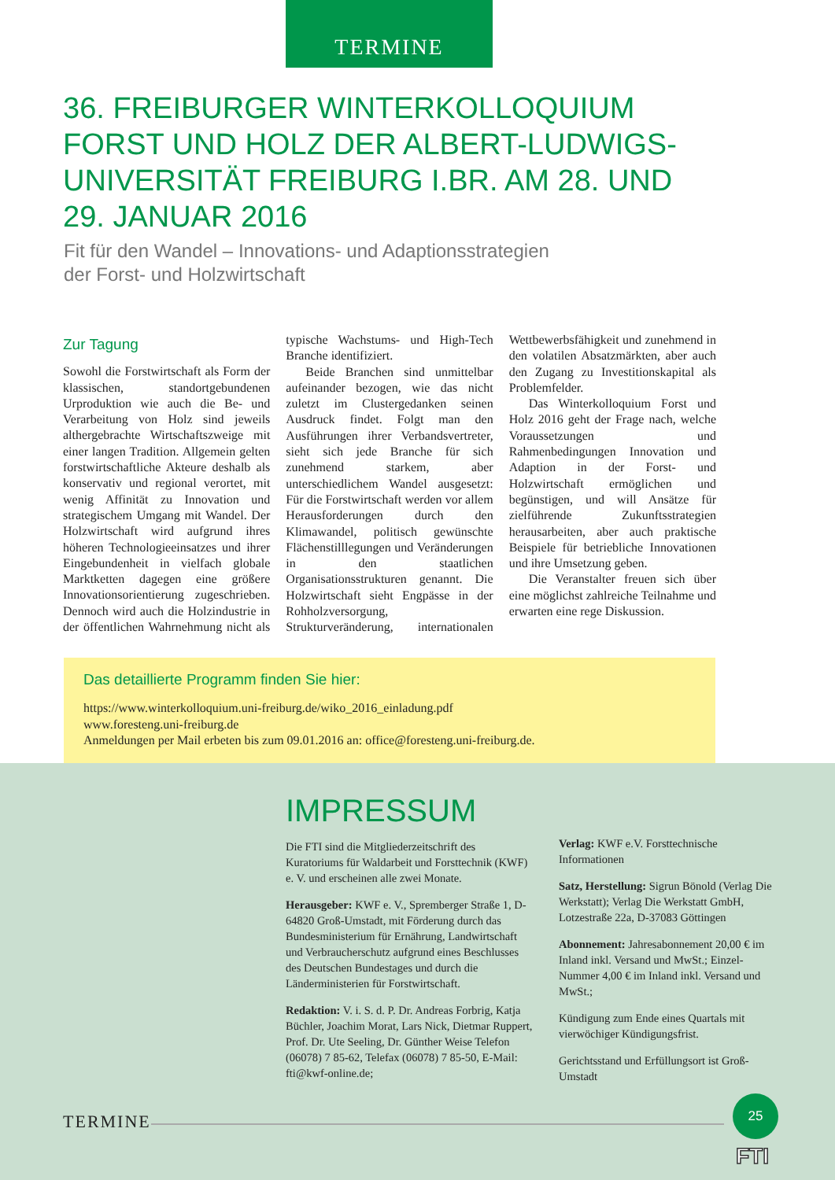TERMINE
36. FREIBURGER WINTERKOLLOQUIUM FORST UND HOLZ DER ALBERT-LUDWIGS-UNIVERSITÄT FREIBURG I.BR. AM 28. UND 29. JANUAR 2016
Fit für den Wandel – Innovations- und Adaptionsstrategien
der Forst- und Holzwirtschaft
Zur Tagung
Sowohl die Forstwirtschaft als Form der klassischen, standortgebundenen Urproduktion wie auch die Be- und Verarbeitung von Holz sind jeweils althergebrachte Wirtschaftszweige mit einer langen Tradition. Allgemein gelten forstwirtschaftliche Akteure deshalb als konservativ und regional verortet, mit wenig Affinität zu Innovation und strategischem Umgang mit Wandel. Der Holzwirtschaft wird aufgrund ihres höheren Technologieeinsatzes und ihrer Eingebundenheit in vielfach globale Marktketten dagegen eine größere Innovationsorientierung zugeschrieben. Dennoch wird auch die Holzindustrie in der öffentlichen Wahrnehmung nicht als typische Wachstums- und High-Tech Branche identifiziert.
Beide Branchen sind unmittelbar aufeinander bezogen, wie das nicht zuletzt im Clustergedanken seinen Ausdruck findet. Folgt man den Ausführungen ihrer Verbandsvertreter, sieht sich jede Branche für sich zunehmend starkem, aber unterschiedlichem Wandel ausgesetzt: Für die Forstwirtschaft werden vor allem Herausforderungen durch den Klimawandel, politisch gewünschte Flächenstilllegungen und Veränderungen in den staatlichen Organisationsstrukturen genannt. Die Holzwirtschaft sieht Engpässe in der Rohholzversorgung, Strukturveränderung, internationalen Wettbewerbsfähigkeit und zunehmend in den volatilen Absatzmärkten, aber auch den Zugang zu Investitionskapital als Problemfelder.
Das Winterkolloquium Forst und Holz 2016 geht der Frage nach, welche Voraussetzungen und Rahmenbedingungen Innovation und Adaption in der Forst- und Holzwirtschaft ermöglichen und begünstigen, und will Ansätze für zielführende Zukunftsstrategien herausarbeiten, aber auch praktische Beispiele für betriebliche Innovationen und ihre Umsetzung geben.
Die Veranstalter freuen sich über eine möglichst zahlreiche Teilnahme und erwarten eine rege Diskussion.
Das detaillierte Programm finden Sie hier:
https://www.winterkolloquium.uni-freiburg.de/wiko_2016_einladung.pdf
www.foresteng.uni-freiburg.de
Anmeldungen per Mail erbeten bis zum 09.01.2016 an: office@foresteng.uni-freiburg.de.
IMPRESSUM
Die FTI sind die Mitgliederzeitschrift des Kuratoriums für Waldarbeit und Forsttechnik (KWF) e. V. und erscheinen alle zwei Monate.
Herausgeber: KWF e. V., Spremberger Straße 1, D-64820 Groß-Umstadt, mit Förderung durch das Bundesministerium für Ernährung, Landwirtschaft und Verbraucherschutz aufgrund eines Beschlusses des Deutschen Bundestages und durch die Länderministerien für Forstwirtschaft.
Redaktion: V. i. S. d. P. Dr. Andreas Forbrig, Katja Büchler, Joachim Morat, Lars Nick, Dietmar Ruppert, Prof. Dr. Ute Seeling, Dr. Günther Weise Telefon (06078) 7 85-62, Telefax (06078) 7 85-50, E-Mail: fti@kwf-online.de;
Verlag: KWF e.V. Forsttechnische Informationen
Satz, Herstellung: Sigrun Bönold (Verlag Die Werkstatt); Verlag Die Werkstatt GmbH, Lotzestraße 22a, D-37083 Göttingen
Abonnement: Jahresabonnement 20,00 € im Inland inkl. Versand und MwSt.; Einzel-Nummer 4,00 € im Inland inkl. Versand und MwSt.;
Kündigung zum Ende eines Quartals mit vierwöchiger Kündigungsfrist.
Gerichtsstand und Erfüllungsort ist Groß-Umstadt
TERMINE
25
FTI